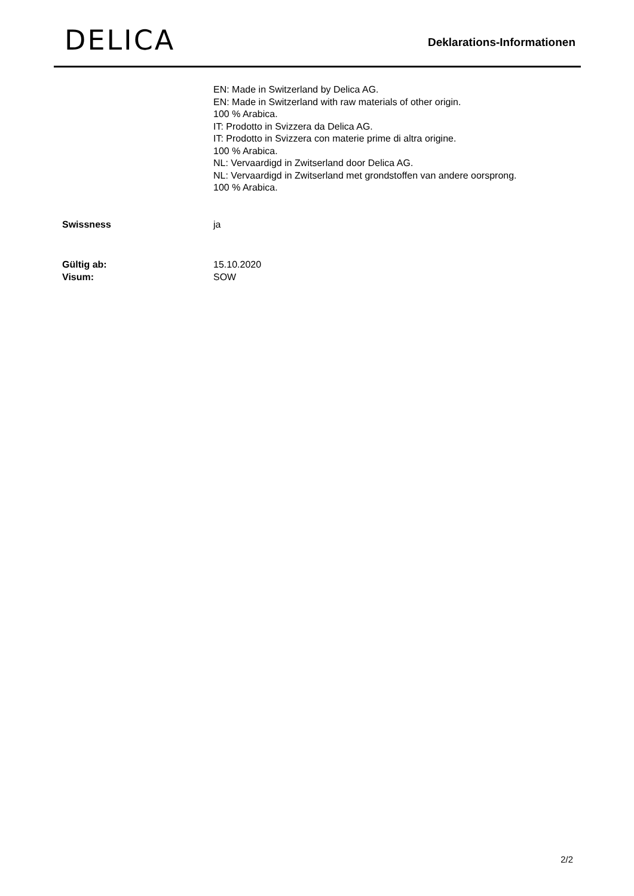DELICA
Deklarations-Informationen
EN: Made in Switzerland by Delica AG.
EN: Made in Switzerland with raw materials of other origin.
100 % Arabica.
IT: Prodotto in Svizzera da Delica AG.
IT: Prodotto in Svizzera con materie prime di altra origine.
100 % Arabica.
NL: Vervaardigd in Zwitserland door Delica AG.
NL: Vervaardigd in Zwitserland met grondstoffen van andere oorsprong.
100 % Arabica.
Swissness ja
Gültig ab: 15.10.2020
Visum: SOW
2/2